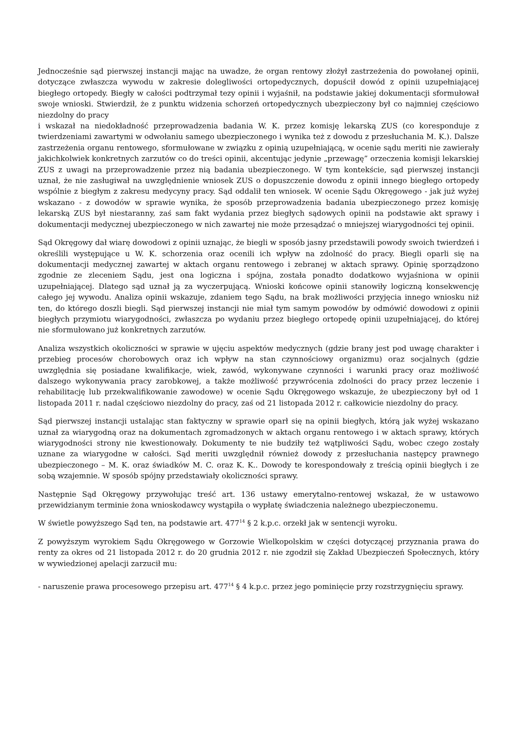Jednocześnie sąd pierwszej instancji mając na uwadze, że organ rentowy złożył zastrzeżenia do powołanej opinii, dotyczące zwłaszcza wywodu w zakresie dolegliwości ortopedycznych, dopuścił dowód z opinii uzupełniającej biegłego ortopedy. Biegły w całości podtrzymał tezy opinii i wyjaśnił, na podstawie jakiej dokumentacji sformułował swoje wnioski. Stwierdził, że z punktu widzenia schorzeń ortopedycznych ubezpieczony był co najmniej częściowo niezdolny do pracy
i wskazał na niedokładność przeprowadzenia badania W. K. przez komisję lekarską ZUS (co koresponduje z twierdzeniami zawartymi w odwołaniu samego ubezpieczonego i wynika też z dowodu z przesłuchania M. K.). Dalsze zastrzeżenia organu rentowego, sformułowane w związku z opinią uzupełniającą, w ocenie sądu meriti nie zawierały jakichkolwiek konkretnych zarzutów co do treści opinii, akcentując jedynie „przewagę” orzeczenia komisji lekarskiej ZUS z uwagi na przeprowadzenie przez nią badania ubezpieczonego. W tym kontekście, sąd pierwszej instancji uznał, że nie zasługiwał na uwzględnienie wniosek ZUS o dopuszczenie dowodu z opinii innego biegłego ortopedy wspólnie z biegłym z zakresu medycyny pracy. Sąd oddalił ten wniosek. W ocenie Sądu Okręgowego - jak już wyżej wskazano - z dowodów w sprawie wynika, że sposób przeprowadzenia badania ubezpieczonego przez komisję lekarską ZUS był niestaranny, zaś sam fakt wydania przez biegłych sądowych opinii na podstawie akt sprawy i dokumentacji medycznej ubezpieczonego w nich zawartej nie może przesądzać o mniejszej wiarygodności tej opinii.
Sąd Okręgowy dał wiarę dowodowi z opinii uznając, że biegli w sposób jasny przedstawili powody swoich twierdzeń i określili występujące u W. K. schorzenia oraz ocenili ich wpływ na zdolność do pracy. Biegli oparli się na dokumentacji medycznej zawartej w aktach organu rentowego i zebranej w aktach sprawy. Opinię sporządzono zgodnie ze zleceniem Sądu, jest ona logiczna i spójna, została ponadto dodatkowo wyjaśniona w opinii uzupełniającej. Dlatego sąd uznał ją za wyczerpującą. Wnioski końcowe opinii stanowiły logiczną konsekwencję całego jej wywodu. Analiza opinii wskazuje, zdaniem tego Sądu, na brak możliwości przyjęcia innego wniosku niż ten, do którego doszli biegli. Sąd pierwszej instancji nie miał tym samym powodów by odmówić dowodowi z opinii biegłych przymiotu wiarygodności, zwłaszcza po wydaniu przez biegłego ortopedę opinii uzupełniającej, do której nie sformułowano już konkretnych zarzutów.
Analiza wszystkich okoliczności w sprawie w ujęciu aspektów medycznych (gdzie brany jest pod uwagę charakter i przebieg procesów chorobowych oraz ich wpływ na stan czynnościowy organizmu) oraz socjalnych (gdzie uwzględnia się posiadane kwalifikacje, wiek, zawód, wykonywane czynności i warunki pracy oraz możliwość dalszego wykonywania pracy zarobkowej, a także możliwość przywrócenia zdolności do pracy przez leczenie i rehabilitację lub przekwalifikowanie zawodowe) w ocenie Sądu Okręgowego wskazuje, że ubezpieczony był od 1 listopada 2011 r. nadal częściowo niezdolny do pracy, zaś od 21 listopada 2012 r. całkowicie niezdolny do pracy.
Sąd pierwszej instancji ustalając stan faktyczny w sprawie oparł się na opinii biegłych, którą jak wyżej wskazano uznał za wiarygodną oraz na dokumentach zgromadzonych w aktach organu rentowego i w aktach sprawy, których wiarygodności strony nie kwestionowały. Dokumenty te nie budziły też wątpliwości Sądu, wobec czego zostały uznane za wiarygodne w całości. Sąd meriti uwzględnił również dowody z przesłuchania następcy prawnego ubezpieczonego – M. K. oraz świadków M. C. oraz K. K.. Dowody te korespondowały z treścią opinii biegłych i ze sobą wzajemnie. W sposób spójny przedstawiały okoliczności sprawy.
Następnie Sąd Okręgowy przywołując treść art. 136 ustawy emerytalno-rentowej wskazał, że w ustawowo przewidzianym terminie żona wnioskodawcy wystąpiła o wypłatę świadczenia należnego ubezpieczonemu.
W świetle powyższego Sąd ten, na podstawie art. 477<sup>14</sup> § 2 k.p.c. orzekł jak w sentencji wyroku.
Z powyższym wyrokiem Sądu Okręgowego w Gorzowie Wielkopolskim w części dotyczącej przyznania prawa do renty za okres od 21 listopada 2012 r. do 20 grudnia 2012 r. nie zgodził się Zakład Ubezpieczeń Społecznych, który w wywiedzionej apelacji zarzucił mu:
- naruszenie prawa procesowego przepisu art. 477<sup>14</sup> § 4 k.p.c. przez jego pominięcie przy rozstrzygnięciu sprawy.